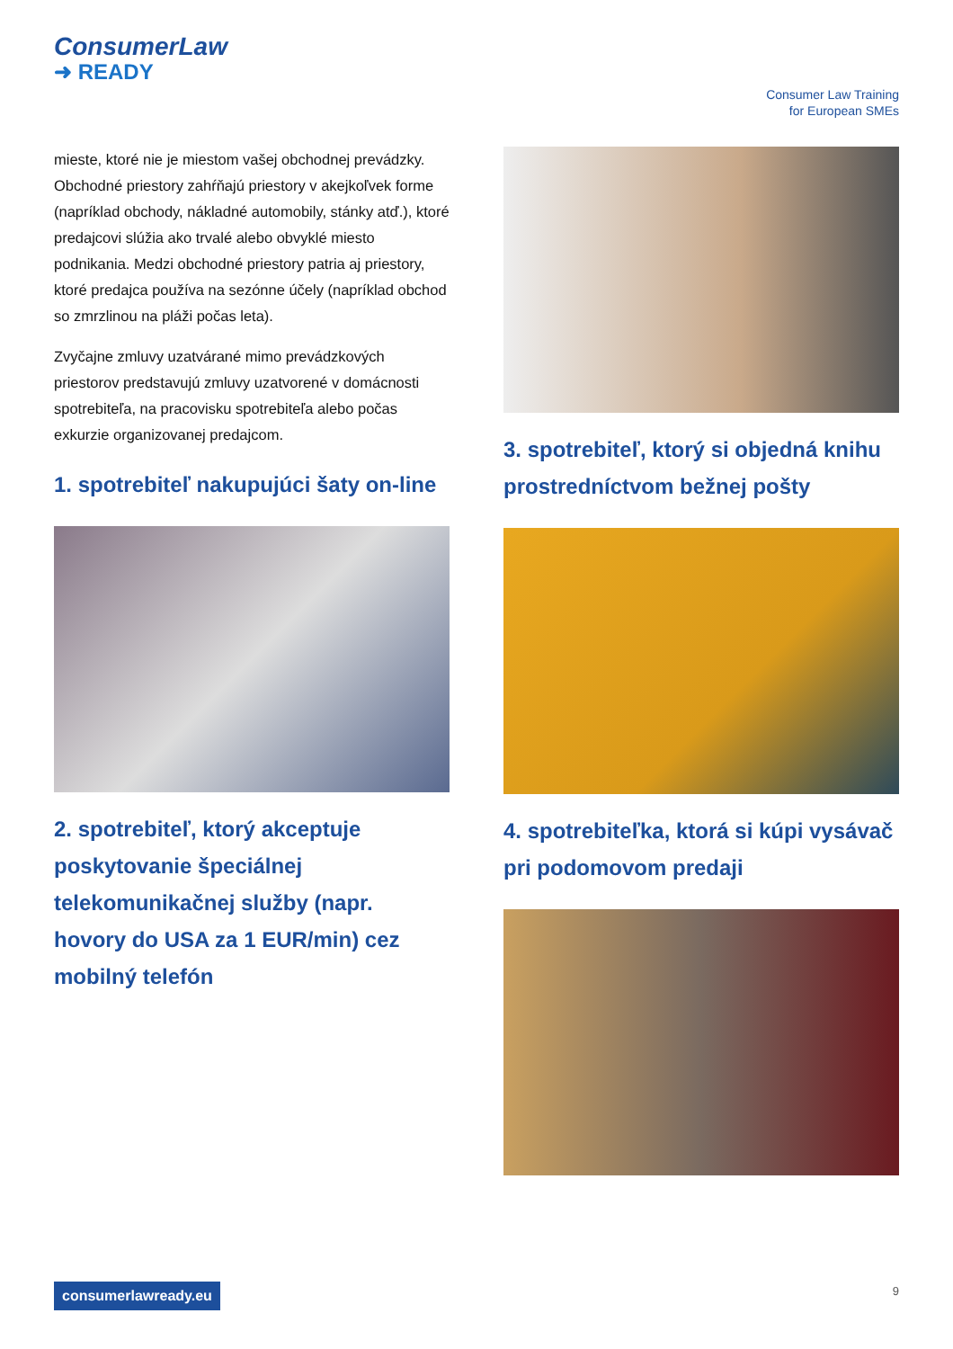ConsumerLaw
➜ READY
Consumer Law Training
for European SMEs
mieste, ktoré nie je miestom vašej obchodnej prevádzky. Obchodné priestory zahŕňajú priestory v akejkoľvek forme (napríklad obchody, nákladné automobily, stánky atď.), ktoré predajcovi slúžia ako trvalé alebo obvyklé miesto podnikania. Medzi obchodné priestory patria aj priestory, ktoré predajca používa na sezónne účely (napríklad obchod so zmrzlinou na pláži počas leta).
Zvyčajne zmluvy uzatvárané mimo prevádzkových priestorov predstavujú zmluvy uzatvorené v domácnosti spotrebiteľa, na pracovisku spotrebiteľa alebo počas exkurzie organizovanej predajcom.
1. spotrebiteľ nakupujúci šaty on-line
2. spotrebiteľ, ktorý akceptuje poskytovanie špeciálnej telekomunikačnej služby (napr. hovory do USA za 1 EUR/min) cez mobilný telefón
3. spotrebiteľ, ktorý si objedná knihu prostredníctvom bežnej pošty
4. spotrebiteľka, ktorá si kúpi vysávač pri podomovom predaji
consumerlawready.eu 9